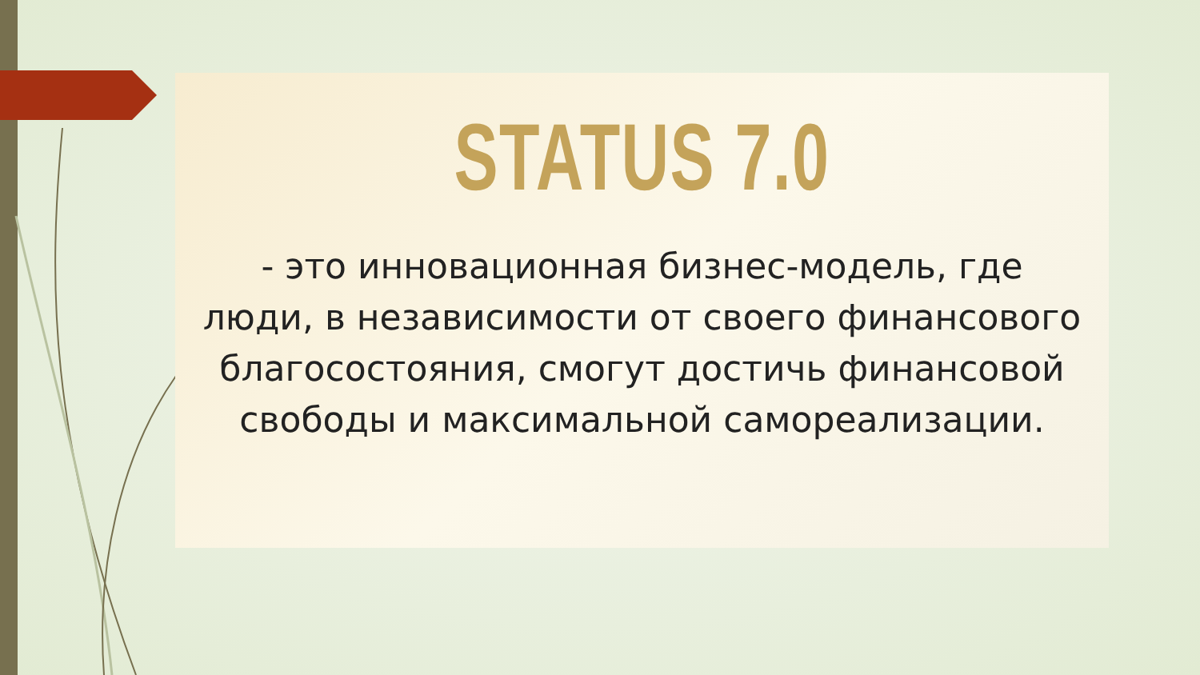STATUS 7.0
- это инновационная бизнес-модель, где люди, в независимости от своего финансового благосостояния, смогут достичь финансовой свободы и максимальной самореализации.